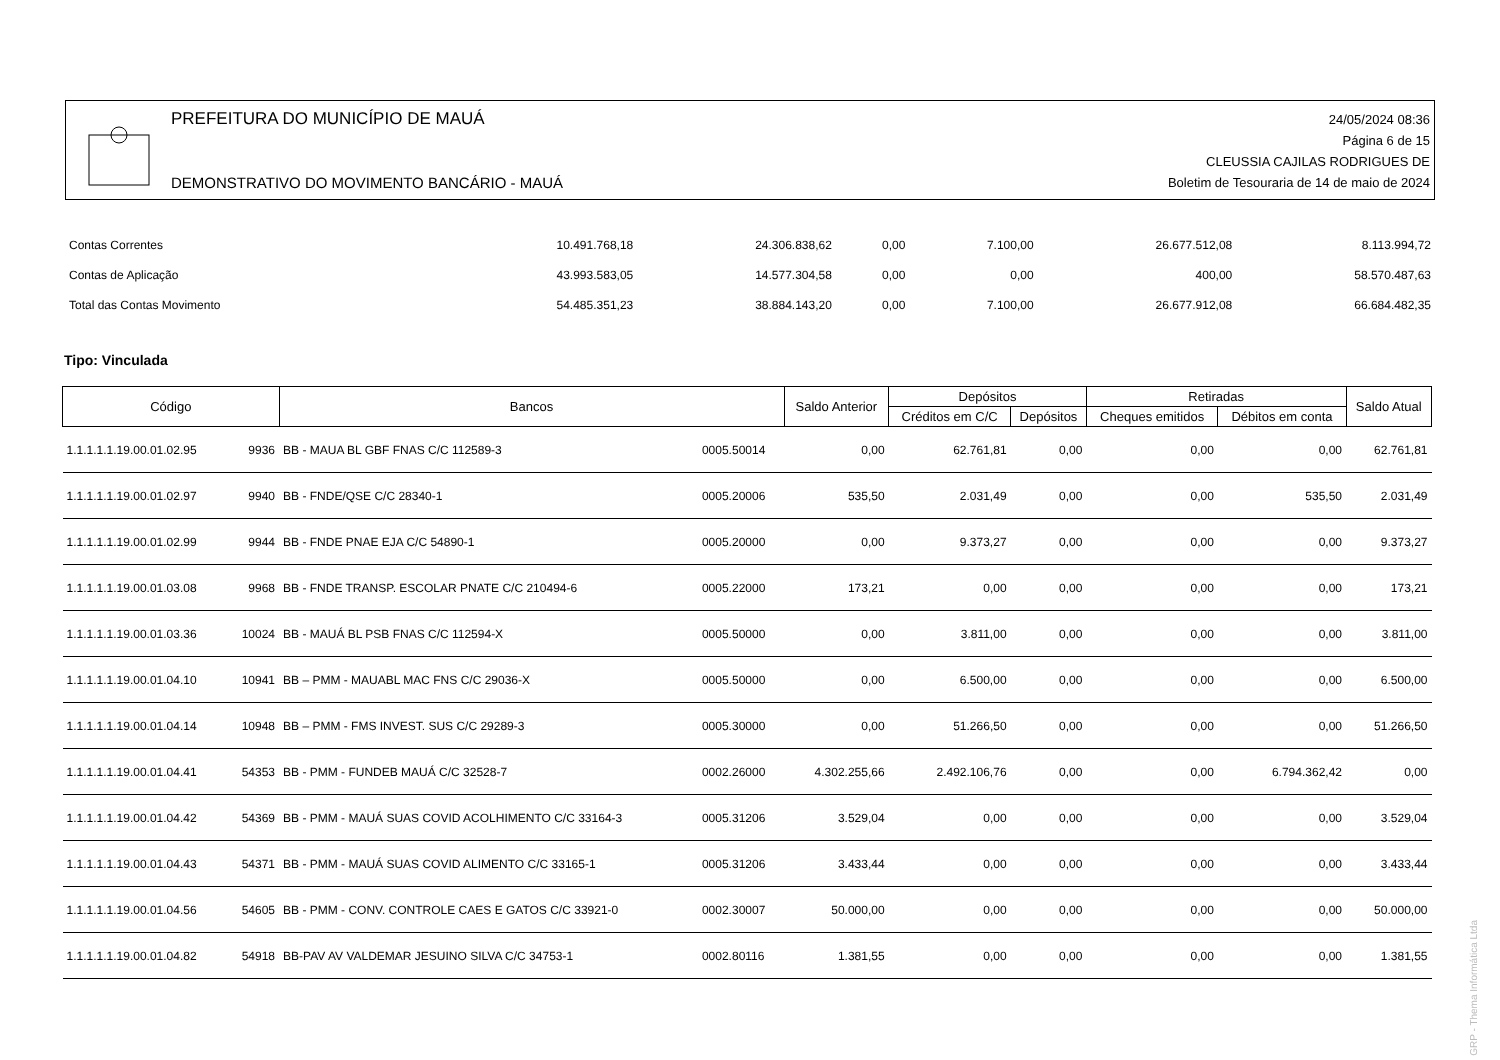PREFEITURA DO MUNICÍPIO DE MAUÁ
DEMONSTRATIVO DO MOVIMENTO BANCÁRIO - MAUÁ
24/05/2024 08:36
Página 6 de 15
CLEUSSIA CAJILAS RODRIGUES DE
Boletim de Tesouraria de 14 de maio de 2024
| Contas Correntes | 10.491.768,18 | 24.306.838,62 | 0,00 | 7.100,00 | 26.677.512,08 | 8.113.994,72 |
| Contas de Aplicação | 43.993.583,05 | 14.577.304,58 | 0,00 | 0,00 | 400,00 | 58.570.487,63 |
| Total das Contas Movimento | 54.485.351,23 | 38.884.143,20 | 0,00 | 7.100,00 | 26.677.912,08 | 66.684.482,35 |
Tipo: Vinculada
| Código | | Bancos | | Saldo Anterior | Depósitos | | Retiradas | | Saldo Atual |
| --- | --- | --- | --- | --- | --- | --- | --- | --- | --- |
| | | | | | Créditos em C/C | Depósitos | Cheques emitidos | Débitos em conta | |
| 1.1.1.1.1.19.00.01.02.95 | 9936 | BB - MAUA BL GBF FNAS C/C 112589-3 | 0005.50014 | 0,00 | 62.761,81 | 0,00 | 0,00 | 0,00 | 62.761,81 |
| 1.1.1.1.1.19.00.01.02.97 | 9940 | BB - FNDE/QSE C/C 28340-1 | 0005.20006 | 535,50 | 2.031,49 | 0,00 | 0,00 | 535,50 | 2.031,49 |
| 1.1.1.1.1.19.00.01.02.99 | 9944 | BB - FNDE PNAE EJA C/C 54890-1 | 0005.20000 | 0,00 | 9.373,27 | 0,00 | 0,00 | 0,00 | 9.373,27 |
| 1.1.1.1.1.19.00.01.03.08 | 9968 | BB - FNDE TRANSP. ESCOLAR PNATE C/C 210494-6 | 0005.22000 | 173,21 | 0,00 | 0,00 | 0,00 | 0,00 | 173,21 |
| 1.1.1.1.1.19.00.01.03.36 | 10024 | BB - MAUÁ BL PSB FNAS C/C 112594-X | 0005.50000 | 0,00 | 3.811,00 | 0,00 | 0,00 | 0,00 | 3.811,00 |
| 1.1.1.1.1.19.00.01.04.10 | 10941 | BB – PMM - MAUABL MAC FNS C/C 29036-X | 0005.50000 | 0,00 | 6.500,00 | 0,00 | 0,00 | 0,00 | 6.500,00 |
| 1.1.1.1.1.19.00.01.04.14 | 10948 | BB – PMM - FMS INVEST. SUS C/C 29289-3 | 0005.30000 | 0,00 | 51.266,50 | 0,00 | 0,00 | 0,00 | 51.266,50 |
| 1.1.1.1.1.19.00.01.04.41 | 54353 | BB - PMM - FUNDEB MAUÁ C/C 32528-7 | 0002.26000 | 4.302.255,66 | 2.492.106,76 | 0,00 | 0,00 | 6.794.362,42 | 0,00 |
| 1.1.1.1.1.19.00.01.04.42 | 54369 | BB - PMM - MAUÁ SUAS COVID ACOLHIMENTO C/C 33164-3 | 0005.31206 | 3.529,04 | 0,00 | 0,00 | 0,00 | 0,00 | 3.529,04 |
| 1.1.1.1.1.19.00.01.04.43 | 54371 | BB - PMM - MAUÁ SUAS COVID ALIMENTO C/C 33165-1 | 0005.31206 | 3.433,44 | 0,00 | 0,00 | 0,00 | 0,00 | 3.433,44 |
| 1.1.1.1.1.19.00.01.04.56 | 54605 | BB - PMM - CONV. CONTROLE CAES E GATOS C/C 33921-0 | 0002.30007 | 50.000,00 | 0,00 | 0,00 | 0,00 | 0,00 | 50.000,00 |
| 1.1.1.1.1.19.00.01.04.82 | 54918 | BB-PAV AV VALDEMAR JESUINO SILVA C/C 34753-1 | 0002.80116 | 1.381,55 | 0,00 | 0,00 | 0,00 | 0,00 | 1.381,55 |
GRP - Thema Informática Ltda